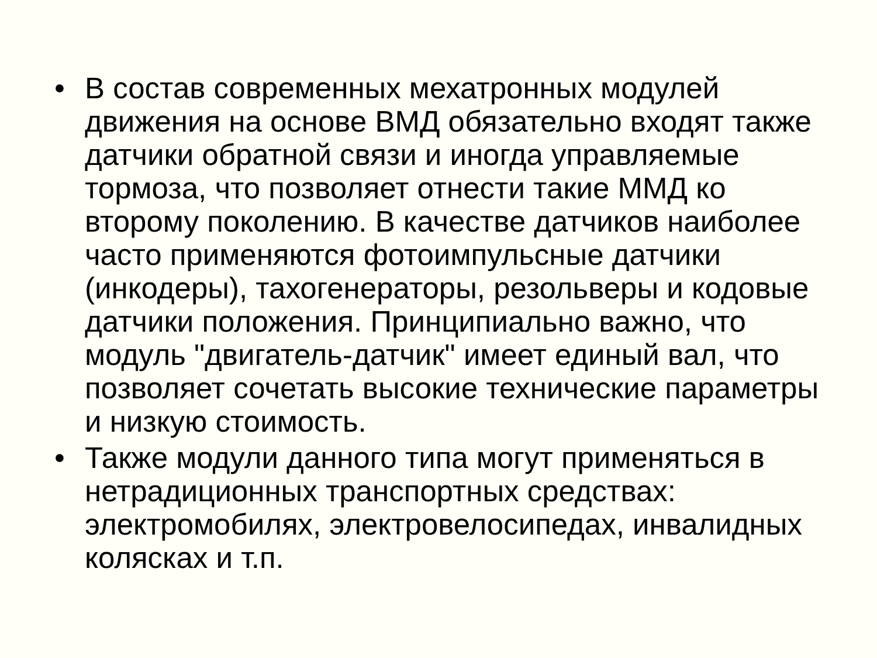• В состав современных мехатронных модулей движения на основе ВМД обязательно входят также датчики обратной связи и иногда управляемые тормоза, что позволяет отнести такие ММД ко второму поколению. В качестве датчиков наиболее часто применяются фотоимпульсные датчики (инкодеры), тахогенераторы, резольверы и кодовые датчики положения. Принципиально важно, что модуль "двигатель-датчик" имеет единый вал, что позволяет сочетать высокие технические параметры и низкую стоимость.
• Также модули данного типа могут применяться в нетрадиционных транспортных средствах: электромобилях, электровелосипедах, инвалидных колясках и т.п.